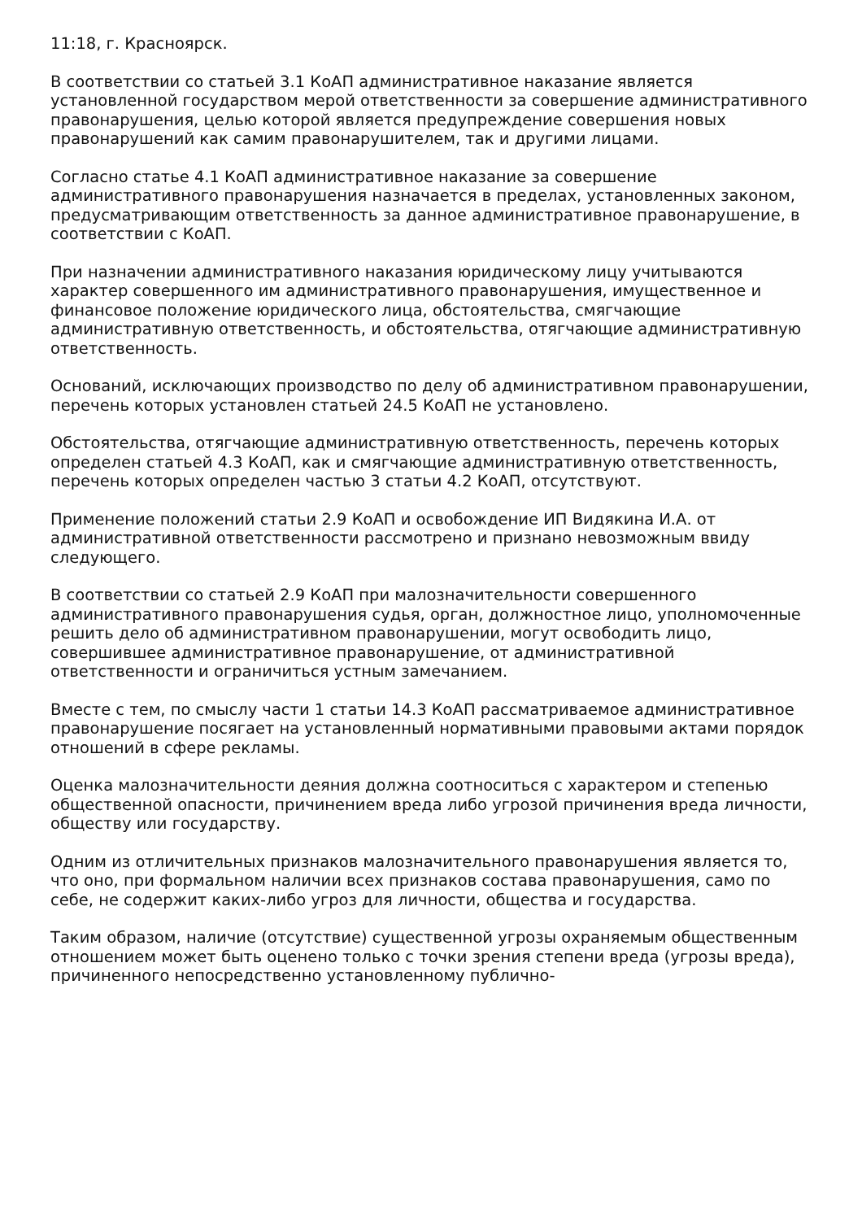11:18, г. Красноярск.
В соответствии со статьей 3.1 КоАП административное наказание является установленной государством мерой ответственности за совершение административного правонарушения, целью которой является предупреждение совершения новых правонарушений как самим правонарушителем, так и другими лицами.
Согласно статье 4.1 КоАП административное наказание за совершение административного правонарушения назначается в пределах, установленных законом, предусматривающим ответственность за данное административное правонарушение, в соответствии с КоАП.
При назначении административного наказания юридическому лицу учитываются характер совершенного им административного правонарушения, имущественное и финансовое положение юридического лица, обстоятельства, смягчающие административную ответственность, и обстоятельства, отягчающие административную ответственность.
Оснований, исключающих производство по делу об административном правонарушении, перечень которых установлен статьей 24.5 КоАП не установлено.
Обстоятельства, отягчающие административную ответственность, перечень которых определен статьей 4.3 КоАП, как и смягчающие административную ответственность, перечень которых определен частью 3 статьи 4.2 КоАП, отсутствуют.
Применение положений статьи 2.9 КоАП и освобождение ИП Видякина И.А. от административной ответственности рассмотрено и признано невозможным ввиду следующего.
В соответствии со статьей 2.9 КоАП при малозначительности совершенного административного правонарушения судья, орган, должностное лицо, уполномоченные решить дело об административном правонарушении, могут освободить лицо, совершившее административное правонарушение, от административной ответственности и ограничиться устным замечанием.
Вместе с тем, по смыслу части 1 статьи 14.3 КоАП рассматриваемое административное правонарушение посягает на установленный нормативными правовыми актами порядок отношений в сфере рекламы.
Оценка малозначительности деяния должна соотноситься с характером и степенью общественной опасности, причинением вреда либо угрозой причинения вреда личности, обществу или государству.
Одним из отличительных признаков малозначительного правонарушения является то, что оно, при формальном наличии всех признаков состава правонарушения, само по себе, не содержит каких-либо угроз для личности, общества и государства.
Таким образом, наличие (отсутствие) существенной угрозы охраняемым общественным отношением может быть оценено только с точки зрения степени вреда (угрозы вреда), причиненного непосредственно установленному публично-